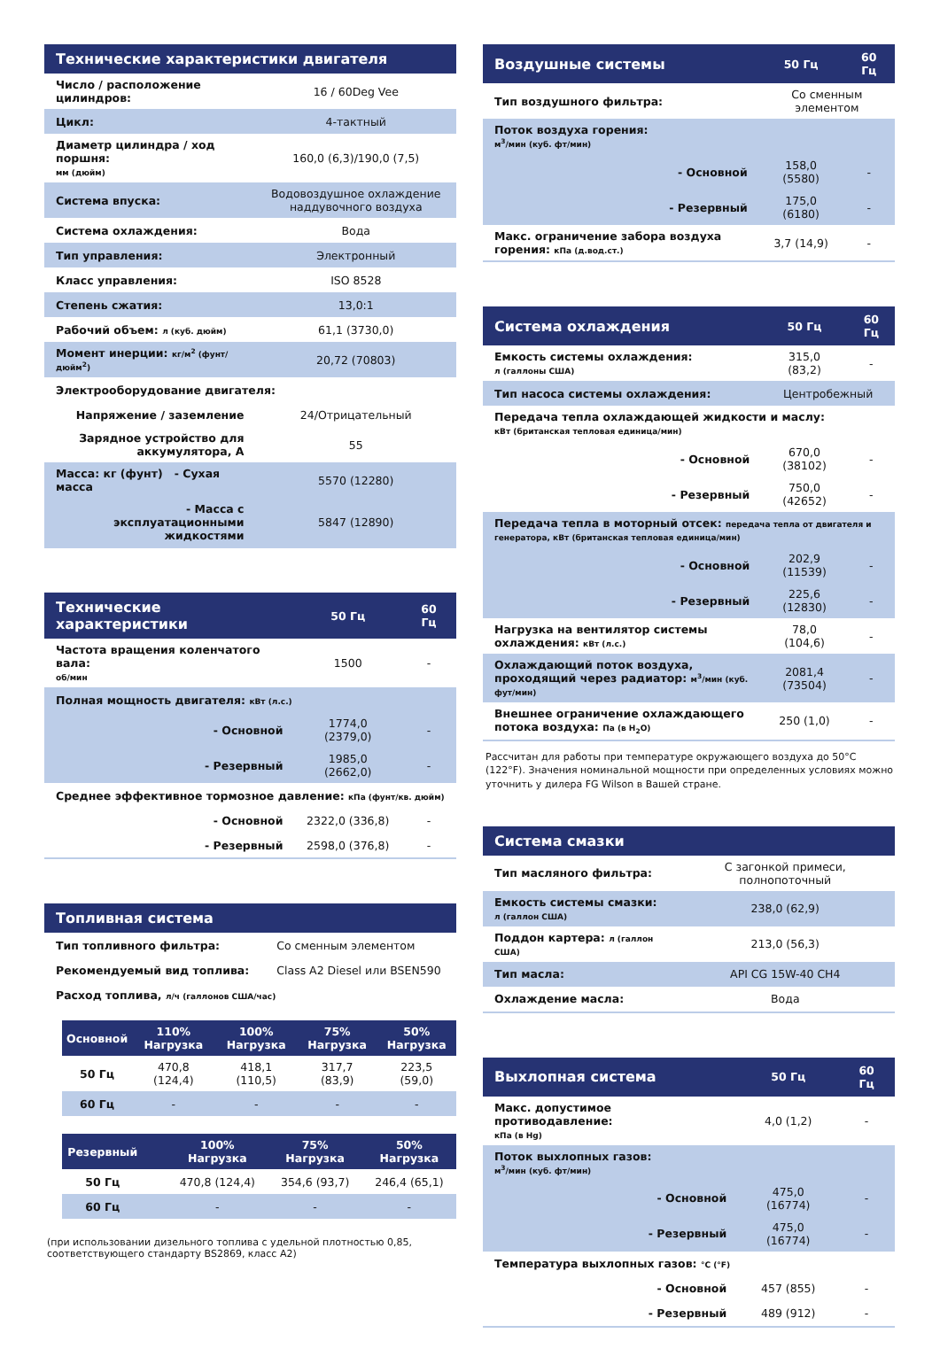| Технические характеристики двигателя | |
| --- | --- |
| Число / расположение цилиндров: | 16 / 60Deg Vee |
| Цикл: | 4-тактный |
| Диаметр цилиндра / ход поршня: мм (дюйм) | 160,0 (6,3)/190,0 (7,5) |
| Система впуска: | Водовоздушное охлаждение наддувочного воздуха |
| Система охлаждения: | Вода |
| Тип управления: | Электронный |
| Класс управления: | ISO 8528 |
| Степень сжатия: | 13,0:1 |
| Рабочий объем: л (куб. дюйм) | 61,1 (3730,0) |
| Момент инерции: кг/м<sup>2</sup> (фунт/дюйм<sup>2</sup>) | 20,72 (70803) |
| Электрооборудование двигателя: | |
| Напряжение / заземление | 24/Отрицательный |
| Зарядное устройство для аккумулятора, А | 55 |
| Масса: кг (фунт) - Сухая масса | 5570 (12280) |
| - Масса с эксплуатационными жидкостями | 5847 (12890) |
| Технические характеристики | 50 Гц | 60 Гц |
| --- | --- | --- |
| Частота вращения коленчатого вала: об/мин | 1500 | - |
| Полная мощность двигателя: кВт (л.с.) | | |
| - Основной | 1774,0 (2379,0) | - |
| - Резервный | 1985,0 (2662,0) | - |
| Среднее эффективное тормозное давление: кПа (фунт/кв. дюйм) | | |
| - Основной | 2322,0 (336,8) | - |
| - Резервный | 2598,0 (376,8) | - |
| Топливная система | |
| --- | --- |
| Тип топливного фильтра: | Со сменным элементом |
| Рекомендуемый вид топлива: | Class A2 Diesel или BSEN590 |
| Расход топлива, л/ч (галлонов США/час) | |
| Основной | 110% Нагрузка | 100% Нагрузка | 75% Нагрузка | 50% Нагрузка |
| --- | --- | --- | --- | --- |
| 50 Гц | 470,8 (124,4) | 418,1 (110,5) | 317,7 (83,9) | 223,5 (59,0) |
| 60 Гц | - | - | - | - |
| Резервный | | 100% Нагрузка | 75% Нагрузка | 50% Нагрузка |
| --- | --- | --- | --- | --- |
| 50 Гц | | 470,8 (124,4) | 354,6 (93,7) | 246,4 (65,1) |
| 60 Гц | | - | - | - |
(при использовании дизельного топлива с удельной плотностью 0,85, соответствующего стандарту BS2869, класс A2)
| Воздушные системы | 50 Гц | 60 Гц |
| --- | --- | --- |
| Тип воздушного фильтра: | Со сменным элементом | |
| Поток воздуха горения: м<sup>3</sup>/мин (куб. фт/мин) | | |
| - Основной | 158,0 (5580) | - |
| - Резервный | 175,0 (6180) | - |
| Макс. ограничение забора воздуха горения: кПа (д.вод.ст.) | 3,7 (14,9) | - |
| Система охлаждения | 50 Гц | 60 Гц |
| --- | --- | --- |
| Емкость системы охлаждения: л (галлоны США) | 315,0 (83,2) | - |
| Тип насоса системы охлаждения: | Центробежный | |
| Передача тепла охлаждающей жидкости и маслу: кВт (британская тепловая единица/мин) | | |
| - Основной | 670,0 (38102) | - |
| - Резервный | 750,0 (42652) | - |
| Передача тепла в моторный отсек: передача тепла от двигателя и генератора, кВт (британская тепловая единица/мин) | | |
| - Основной | 202,9 (11539) | - |
| - Резервный | 225,6 (12830) | - |
| Нагрузка на вентилятор системы охлаждения: кВт (л.с.) | 78,0 (104,6) | - |
| Охлаждающий поток воздуха, проходящий через радиатор: м<sup>3</sup>/мин (куб. фут/мин) | 2081,4 (73504) | - |
| Внешнее ограничение охлаждающего потока воздуха: Па (в H<sub>2</sub>O) | 250 (1,0) | - |
Рассчитан для работы при температуре окружающего воздуха до 50°C (122°F). Значения номинальной мощности при определенных условиях можно уточнить у дилера FG Wilson в Вашей стране.
| Система смазки | |
| --- | --- |
| Тип масляного фильтра: | С загонкой примеси, полнопоточный |
| Емкость системы смазки: л (галлон США) | 238,0 (62,9) |
| Поддон картера: л (галлон США) | 213,0 (56,3) |
| Тип масла: | API CG 15W-40 CH4 |
| Охлаждение масла: | Вода |
| Выхлопная система | 50 Гц | 60 Гц |
| --- | --- | --- |
| Макс. допустимое противодавление: кПа (в Hg) | 4,0 (1,2) | - |
| Поток выхлопных газов: м<sup>3</sup>/мин (куб. фт/мин) | | |
| - Основной | 475,0 (16774) | - |
| - Резервный | 475,0 (16774) | - |
| Температура выхлопных газов: °C (°F) | | |
| - Основной | 457 (855) | - |
| - Резервный | 489 (912) | - |